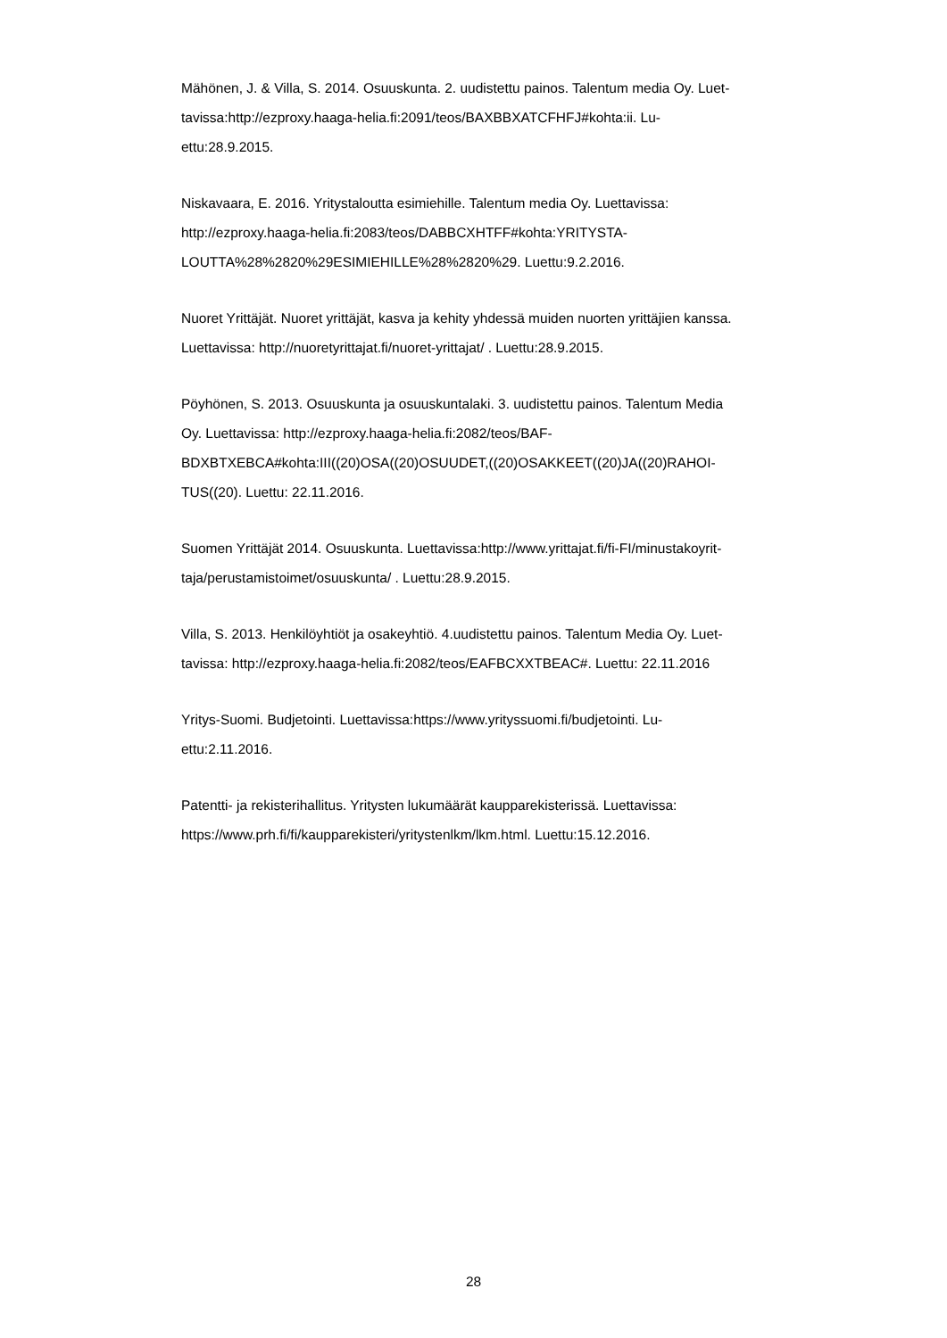Mähönen, J. & Villa, S. 2014. Osuuskunta. 2. uudistettu painos. Talentum media Oy. Luet-
tavissa:http://ezproxy.haaga-helia.fi:2091/teos/BAXBBXATCFHFJ#kohta:ii. Lu-
ettu:28.9.2015.
Niskavaara, E. 2016. Yritystaloutta esimiehille. Talentum media Oy. Luettavissa:
http://ezproxy.haaga-helia.fi:2083/teos/DABBCXHTFF#kohta:YRITYSTA-
LOUTTA%28%2820%29ESIMIEHILLE%28%2820%29. Luettu:9.2.2016.
Nuoret Yrittäjät. Nuoret yrittäjät, kasva ja kehity yhdessä muiden nuorten yrittäjien kanssa.
Luettavissa: http://nuoretyrittajat.fi/nuoret-yrittajat/ . Luettu:28.9.2015.
Pöyhönen, S. 2013. Osuuskunta ja osuuskuntalaki. 3. uudistettu painos. Talentum Media
Oy. Luettavissa: http://ezproxy.haaga-helia.fi:2082/teos/BAF-
BDXBTXEBCA#kohta:III((20)OSA((20)OSUUDET,((20)OSAKKEET((20)JA((20)RAHOI-
TUS((20). Luettu: 22.11.2016.
Suomen Yrittäjät 2014. Osuuskunta. Luettavissa:http://www.yrittajat.fi/fi-FI/minustakoyrit-
taja/perustamistoimet/osuuskunta/ . Luettu:28.9.2015.
Villa, S. 2013. Henkilöyhtiöt ja osakeyhtiö. 4.uudistettu painos. Talentum Media Oy. Luet-
tavissa: http://ezproxy.haaga-helia.fi:2082/teos/EAFBCXXTBEAC#. Luettu: 22.11.2016
Yritys-Suomi. Budjetointi. Luettavissa:https://www.yrityssuomi.fi/budjetointi. Lu-
ettu:2.11.2016.
Patentti- ja rekisterihallitus. Yritysten lukumäärät kaupparekisterissä. Luettavissa:
https://www.prh.fi/fi/kaupparekisteri/yritystenlkm/lkm.html. Luettu:15.12.2016.
28